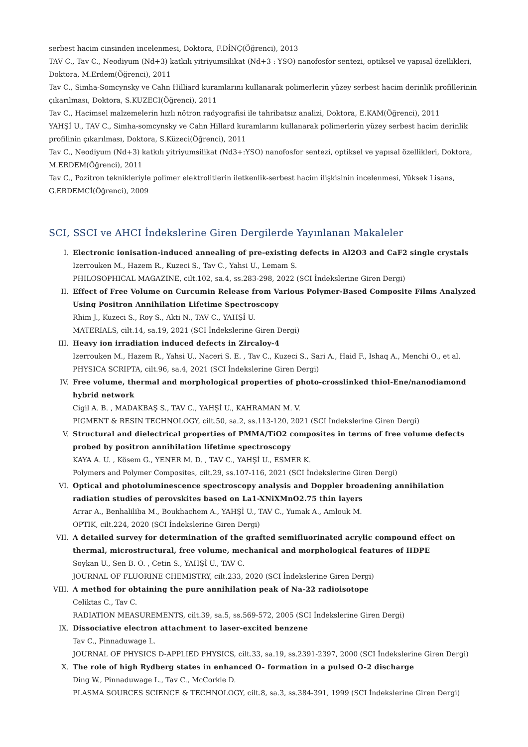serbest hacim cinsinden incelenmesi, Doktora, F.DİNÇ(Öğrenci), 2013
TAV C., Tav C., Neodiyum (Nd+3) katkılı yitriyumsilikat (Nd+3 : YSO) nanofosfor sentezi, optiksel ve yapısal özellikleri, Doktora, M.Erdem(Öğrenci), 2011
Tav C., Simha-Somcynsky ve Cahn Hilliard kuramlarını kullanarak polimerlerin yüzey serbest hacim derinlik profillerinin çıkarılması, Doktora, S.KUZECI(Öğrenci), 2011
Tav C., Hacimsel malzemelerin hızlı nötron radyografisi ile tahribatsız analizi, Doktora, E.KAM(Öğrenci), 2011
YAHŞİ U., TAV C., Simha-somcynsky ve Cahn Hillard kuramlarını kullanarak polimerlerin yüzey serbest hacim derinlik profilinin çıkarılması, Doktora, S.Küzeci(Öğrenci), 2011
Tav C., Neodiyum (Nd+3) katkılı yitriyumsilikat (Nd3+:YSO) nanofosfor sentezi, optiksel ve yapısal özellikleri, Doktora, M.ERDEM(Öğrenci), 2011
Tav C., Pozitron teknikleriyle polimer elektrolitlerin iletkenlik-serbest hacim ilişkisinin incelenmesi, Yüksek Lisans, G.ERDEMCİ(Öğrenci), 2009
SCI, SSCI ve AHCI İndekslerine Giren Dergilerde Yayınlanan Makaleler
I. Electronic ionisation-induced annealing of pre-existing defects in Al2O3 and CaF2 single crystals
Izerrouken M., Hazem R., Kuzeci S., Tav C., Yahsi U., Lemam S.
PHILOSOPHICAL MAGAZINE, cilt.102, sa.4, ss.283-298, 2022 (SCI İndekslerine Giren Dergi)
II. Effect of Free Volume on Curcumin Release from Various Polymer-Based Composite Films Analyzed Using Positron Annihilation Lifetime Spectroscopy
Rhim J., Kuzeci S., Roy S., Akti N., TAV C., YAHŞİ U.
MATERIALS, cilt.14, sa.19, 2021 (SCI İndekslerine Giren Dergi)
III. Heavy ion irradiation induced defects in Zircaloy-4
Izerrouken M., Hazem R., Yahsi U., Naceri S. E. , Tav C., Kuzeci S., Sari A., Haid F., Ishaq A., Menchi O., et al.
PHYSICA SCRIPTA, cilt.96, sa.4, 2021 (SCI İndekslerine Giren Dergi)
IV. Free volume, thermal and morphological properties of photo-crosslinked thiol-Ene/nanodiamond hybrid network
Cigil A. B. , MADAKBAŞ S., TAV C., YAHŞİ U., KAHRAMAN M. V.
PIGMENT & RESIN TECHNOLOGY, cilt.50, sa.2, ss.113-120, 2021 (SCI İndekslerine Giren Dergi)
V. Structural and dielectrical properties of PMMA/TiO2 composites in terms of free volume defects probed by positron annihilation lifetime spectroscopy
KAYA A. U. , Kösem G., YENER M. D. , TAV C., YAHŞİ U., ESMER K.
Polymers and Polymer Composites, cilt.29, ss.107-116, 2021 (SCI İndekslerine Giren Dergi)
VI. Optical and photoluminescence spectroscopy analysis and Doppler broadening annihilation radiation studies of perovskites based on La1-XNiXMnO2.75 thin layers
Arrar A., Benhaliliba M., Boukhachem A., YAHŞİ U., TAV C., Yumak A., Amlouk M.
OPTIK, cilt.224, 2020 (SCI İndekslerine Giren Dergi)
VII. A detailed survey for determination of the grafted semifluorinated acrylic compound effect on thermal, microstructural, free volume, mechanical and morphological features of HDPE
Soykan U., Sen B. O. , Cetin S., YAHŞİ U., TAV C.
JOURNAL OF FLUORINE CHEMISTRY, cilt.233, 2020 (SCI İndekslerine Giren Dergi)
VIII.
A method for obtaining the pure annihilation peak of Na-22 radioisotope
Celiktas C., Tav C.
RADIATION MEASUREMENTS, cilt.39, sa.5, ss.569-572, 2005 (SCI İndekslerine Giren Dergi)
IX. Dissociative electron attachment to laser-excited benzene
Tav C., Pinnaduwage L.
JOURNAL OF PHYSICS D-APPLIED PHYSICS, cilt.33, sa.19, ss.2391-2397, 2000 (SCI İndekslerine Giren Dergi)
X. The role of high Rydberg states in enhanced O- formation in a pulsed O-2 discharge
Ding W., Pinnaduwage L., Tav C., McCorkle D.
PLASMA SOURCES SCIENCE & TECHNOLOGY, cilt.8, sa.3, ss.384-391, 1999 (SCI İndekslerine Giren Dergi)